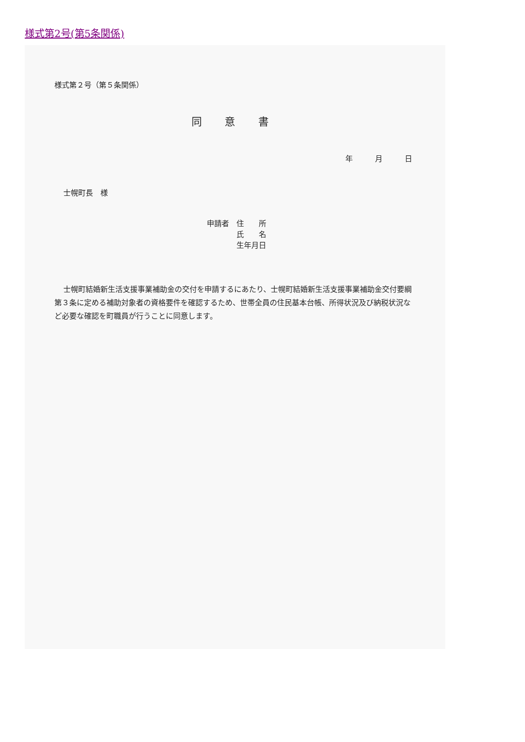様式第2号(第5条関係)
様式第２号（第５条関係）
同 意 書
年 月 日
士幌町長　様
申請者　住　　所
　　　　氏　　名
　　　　生年月日
士幌町結婚新生活支援事業補助金の交付を申請するにあたり、士幌町結婚新生活支援事業補助金交付要綱第３条に定める補助対象者の資格要件を確認するため、世帯全員の住民基本台帳、所得状況及び納税状況など必要な確認を町職員が行うことに同意します。